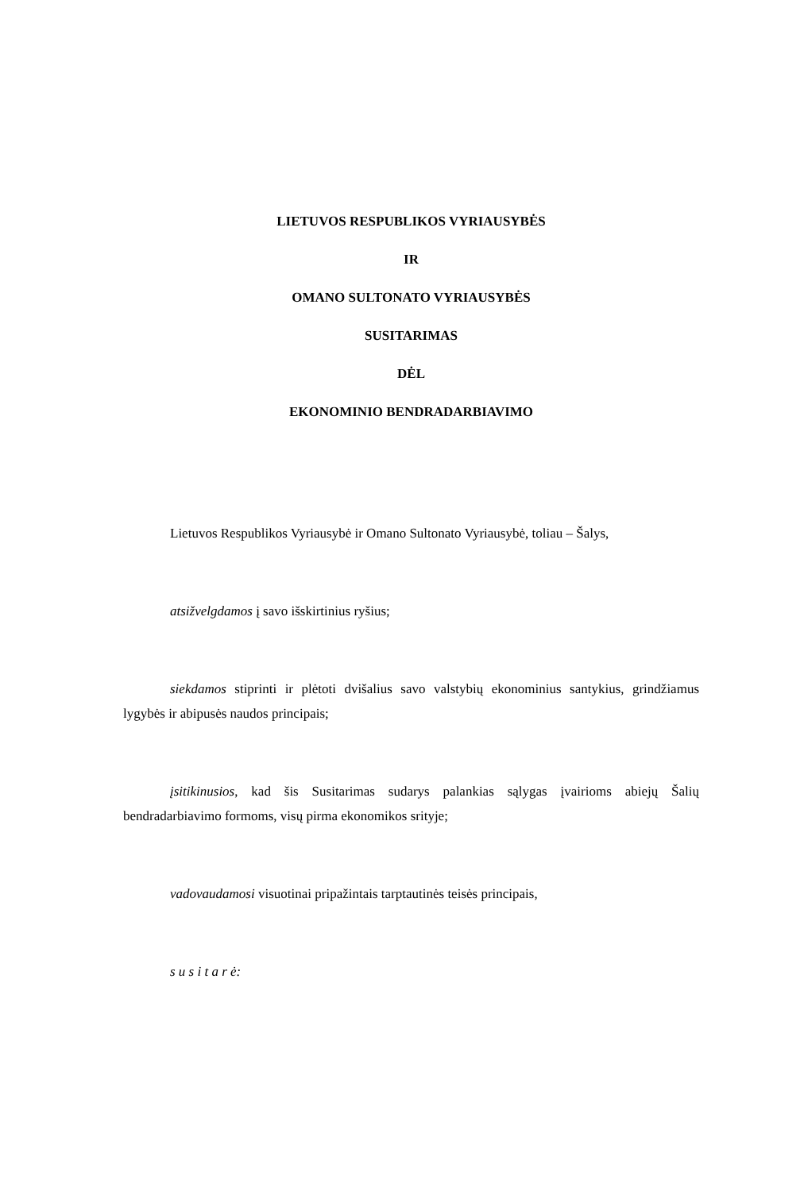LIETUVOS RESPUBLIKOS VYRIAUSYBĖS
IR
OMANO SULTONATO VYRIAUSYBĖS
SUSITARIMAS
DĖL
EKONOMINIO BENDRADARBIAVIMO
Lietuvos Respublikos Vyriausybė ir Omano Sultonato Vyriausybė, toliau – Šalys,
atsižvelgdamos į savo išskirtinius ryšius;
siekdamos stiprinti ir plėtoti dvišalius savo valstybių ekonominius santykius, grindžiamus lygybės ir abipusės naudos principais;
įsitikinusios, kad šis Susitarimas sudarys palankias sąlygas įvairioms abiejų Šalių bendradarbiavimo formoms, visų pirma ekonomikos srityje;
vadovaudamosi visuotinai pripažintais tarptautinės teisės principais,
s u s i t a r ė: